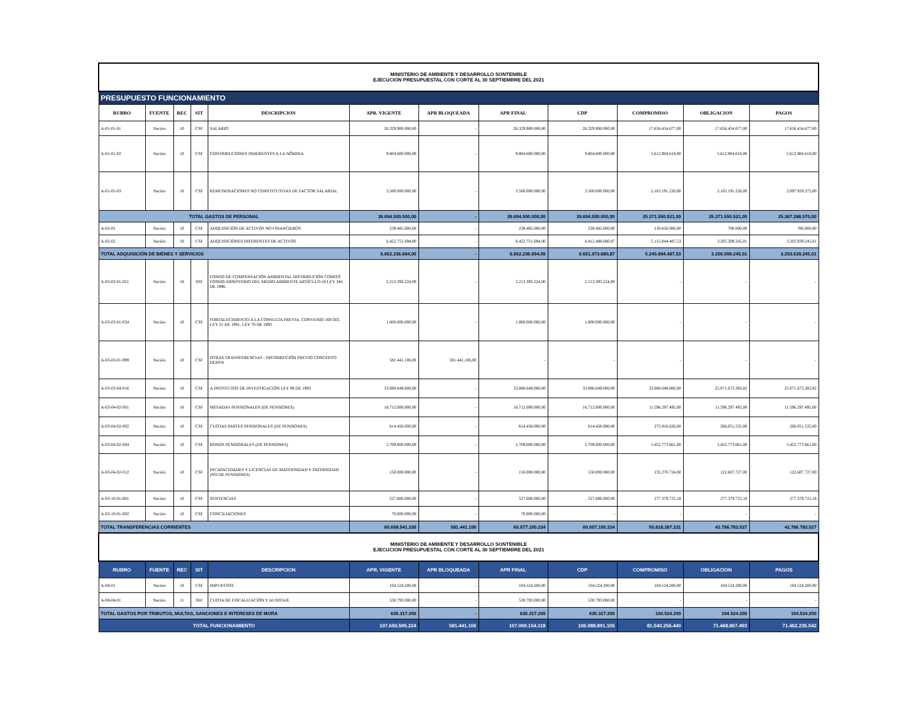| MINISTERIO DE AMBIENTE Y DESARROLLO SONTENIBLE EJECUCION PRESUPUESTAL CON CORTE AL 30 SEPTIEMBRE DEL 2021 | | | | | | | | | | | |
| PRESUPUESTO FUNCIONAMIENTO | | | | | | | | | | | |
| RUBRO | FUENTE | REC | SIT | DESCRIPCION | APR. VIGENTE | APR BLOQUEADA | APR FINAL | CDP | COMPROMISO | OBLIGACION | PAGOS |
| A-01-01-01 | Nación | 10 | CSF | SALARIO | 26.329.900.000,00 | - | 26.329.900.000,00 | 26.329.900.000,00 | 17.656.454.677,00 | 17.656.454.677,00 | 17.656.454.677,00 |
| A-01-01-02 | Nación | 10 | CSF | CONTRIBUCIONES INHERENTES A LA NÓMINA | 9.804.600.000,00 | - | 9.804.600.000,00 | 9.804.600.000,00 | 5.612.904.618,00 | 5.612.904.618,00 | 5.612.904.618,00 |
| A-01-01-03 | Nación | 10 | CSF | REMUNERACIONES NO CONSTITUTIVAS DE FACTOR SALARIAL | 3.560.000.000,00 | - | 3.560.000.000,00 | 3.560.000.000,00 | 2.102.191.226,00 | 2.102.191.226,00 | 2.097.929.275,00 |
| TOTAL GASTOS DE PERSONAL | | | | | 39.694.500.000,00 | - | 39.694.500.000,00 | 39.694.500.000,00 | 25.371.550.521,00 | 25.371.550.521,00 | 25.367.288.570,00 |
| A-02-01 | Nación | 10 | CSF | ADQUISICIÓN DE ACTIVOS NO FINANCIEROS | 239.485.000,00 | - | 239.485.000,00 | 239.485.000,00 | 130.850.000,00 | 700.000,00 | 700.000,00 |
| A-02-02 | Nación | 10 | CSF | ADQUISICIONES DIFERENTES DE ACTIVOS | 6.422.751.694,00 | - | 6.422.751.694,00 | 6.412.488.680,87 | 5.115.044.487,53 | 3.205.309.245,01 | 3.202.939.245,01 |
| TOTAL ADQUISICIÓN DE BIENES Y SERVICIOS | | | | | 6.662.236.694,00 | - | 6.662.236.694,00 | 6.651.973.680,87 | 5.245.894.487,53 | 3.206.009.245,01 | 3.203.639.245,01 |
| A-03-03-01-021 | Nación | 16 | SSF | FONDO DE COMPENSACIÓN AMBIENTAL DISTRIBUCIÓN COMITÉ FONDO-MINISTERIO DEL MEDIO AMBIENTE ARTÍCULO 24 LEY 344 DE 1996. | 2.213.393.224,00 | - | 2.213.393.224,00 | 2.213.393.224,00 | - | - | - |
| A-03-03-01-034 | Nación | 10 | CSF | FORTALECIMIENTO A LA CONSULTA PREVIA. CONVENIO 169 OIT, LEY 21 DE 1991, LEY 70 DE 1993 | 1.000.000.000,00 | - | 1.000.000.000,00 | 1.000.000.000,00 | - | - | - |
| A-03-03-01-999 | Nación | 10 | CSF | OTRAS TRANSFERENCIAS - DISTRIBUCIÓN PREVIO CONCEPTO DGPPN | 581.441.106,00 | 581.441.106,00 | - | - | - | - | - |
| A-03-03-04-016 | Nación | 10 | CSF | A INSTITUTOS DE INVESTIGACIÓN LEY 99 DE 1993 | 33.080.649.000,00 | - | 33.080.649.000,00 | 33.080.649.000,00 | 33.080.649.000,00 | 25.071.673.383,82 | 25.071.673.383,82 |
| A-03-04-02-001 | Nación | 10 | CSF | MESADAS PENSIONALES (DE PENSIONES) | 16.712.000.000,00 | - | 16.712.000.000,00 | 16.712.000.000,00 | 11.596.297.495,00 | 11.596.297.495,00 | 11.596.297.495,00 |
| A-03-04-02-002 | Nación | 10 | CSF | CUOTAS PARTES PENSIONALES (DE PENSIONES) | 614.458.000,00 | - | 614.458.000,00 | 614.458.000,00 | 275.916.626,00 | 266.051.535,00 | 266.051.535,00 |
| A-03-04-02-004 | Nación | 10 | CSF | BONOS PENSIONALES (DE PENSIONES) | 5.709.000.000,00 | - | 5.709.000.000,00 | 5.709.000.000,00 | 5.452.773.661,00 | 5.452.773.661,00 | 5.452.773.661,00 |
| A-03-04-02-012 | Nación | 10 | CSF | INCAPACIDADES Y LICENCIAS DE MATERNIDAD Y PATERNIDAD (NO DE PENSIONES) | 150.000.000,00 | - | 150.000.000,00 | 150.000.000,00 | 135.270.724,00 | 122.607.727,00 | 122.607.727,00 |
| A-03-10-01-001 | Nación | 10 | CSF | SENTENCIAS | 527.600.000,00 | - | 527.600.000,00 | 527.600.000,00 | 277.379.725,18 | 277.379.725,18 | 277.379.725,18 |
| A-03-10-01-002 | Nación | 10 | CSF | CONCILIACIONES | 70.000.000,00 | - | 70.000.000,00 | - | - | - | - |
| TOTAL TRANSFERENCIAS CORRIENTES | | | | | 60.658.541.330 | 581.441.106 | 60.077.100.224 | 60.007.100.224 | 50.818.287.231 | 42.786.783.527 | 42.786.783.527 |
| MINISTERIO DE AMBIENTE Y DESARROLLO SONTENIBLE EJECUCION PRESUPUESTAL CON CORTE AL 30 SEPTIEMBRE DEL 2021 | | | | | | | | | | | |
| RUBRO | FUENTE | REC | SIT | DESCRIPCION | APR. VIGENTE | APR BLOQUEADA | APR FINAL | CDP | COMPROMISO | OBLIGACION | PAGOS |
| A-08-01 | Nación | 10 | CSF | IMPUESTOS | 104.524.200,00 | - | 104.524.200,00 | 104.524.200,00 | 104.524.200,00 | 104.524.200,00 | 104.524.200,00 |
| A-08-04-01 | Nación | 11 | SSF | CUOTA DE FISCALIZACIÓN Y AUDITAJE | 530.793.000,00 | - | 530.793.000,00 | 530.793.000,00 | - | - | - |
| TOTAL GASTOS POR TRIBUTOS, MULTAS, SANCIONES E INTERESES DE MORA | | | | | 635.317.200 | - | 635.317.200 | 635.317.200 | 104.524.200 | 104.524.200 | 104.524.200 |
| TOTAL FUNCIONAMIENTO | | | | | 107.650.595.224 | 581.441.106 | 107.069.154.118 | 106.988.891.105 | 81.540.256.440 | 71.468.867.493 | 71.462.235.542 |